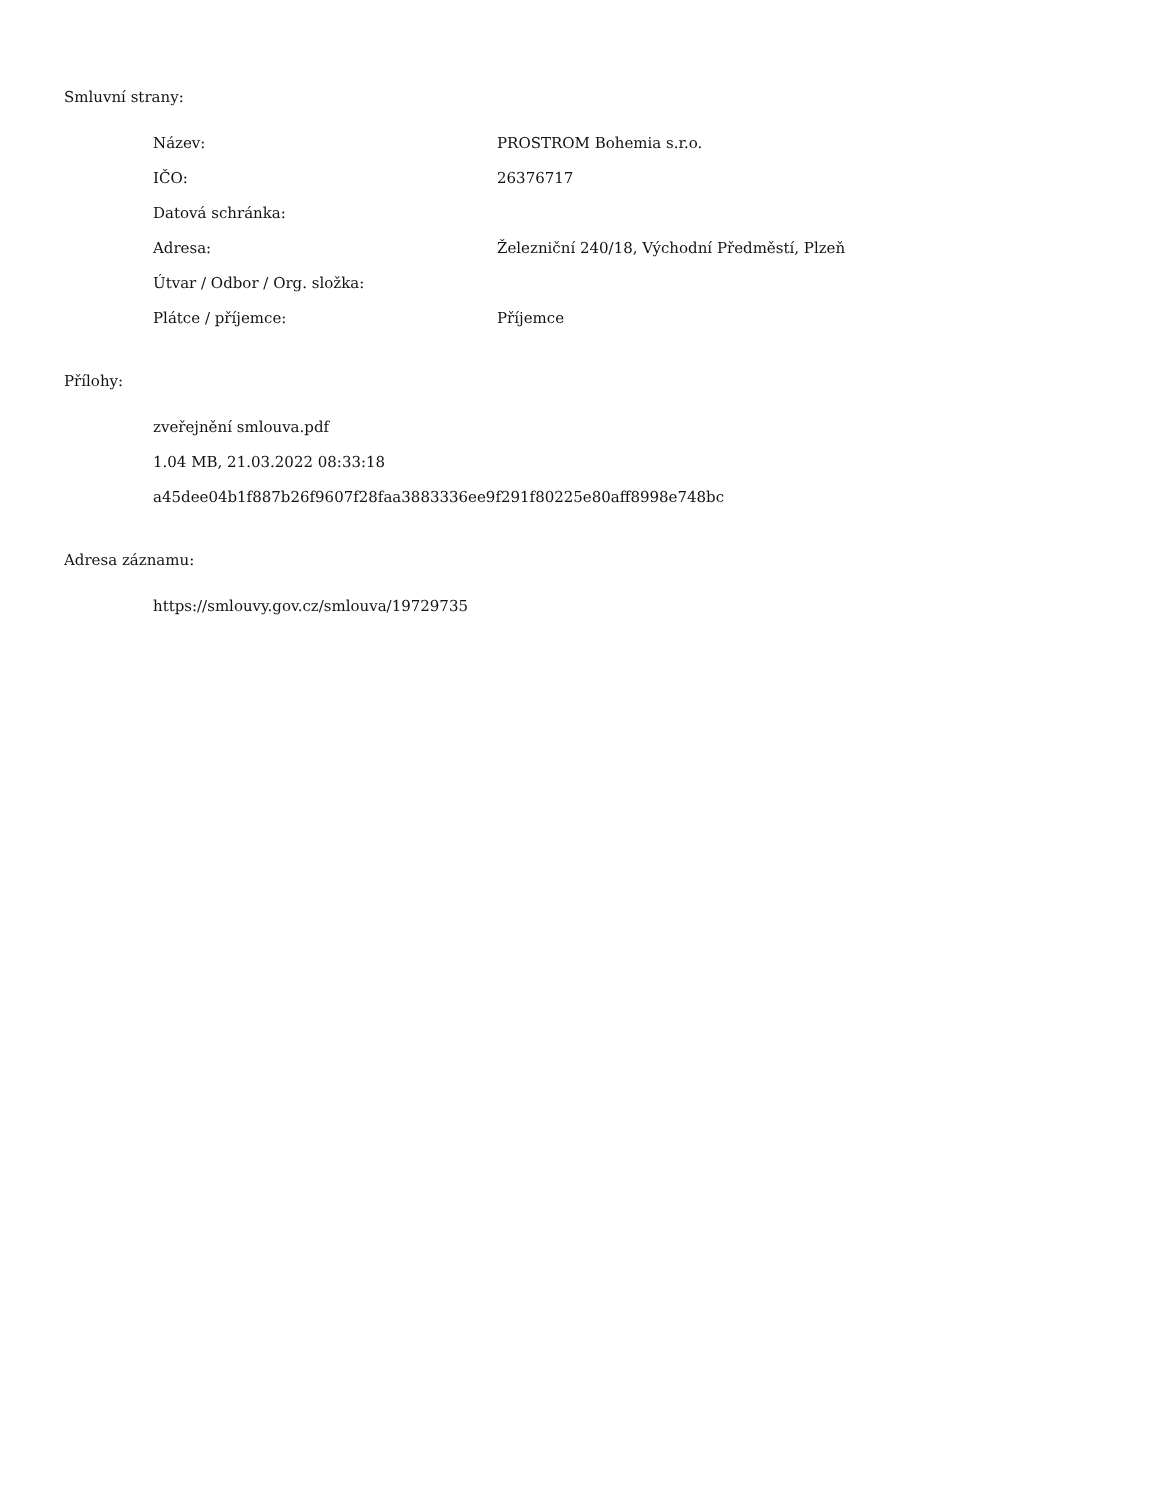Smluvní strany:
| Název: | PROSTROM Bohemia s.r.o. |
| IČO: | 26376717 |
| Datová schránka: | |
| Adresa: | Železniční 240/18, Východní Předměstí, Plzeň |
| Útvar / Odbor / Org. složka: | |
| Plátce / příjemce: | Příjemce |
Přílohy:
zveřejnění smlouva.pdf
1.04 MB, 21.03.2022 08:33:18
a45dee04b1f887b26f9607f28faa3883336ee9f291f80225e80aff8998e748bc
Adresa záznamu:
https://smlouvy.gov.cz/smlouva/19729735